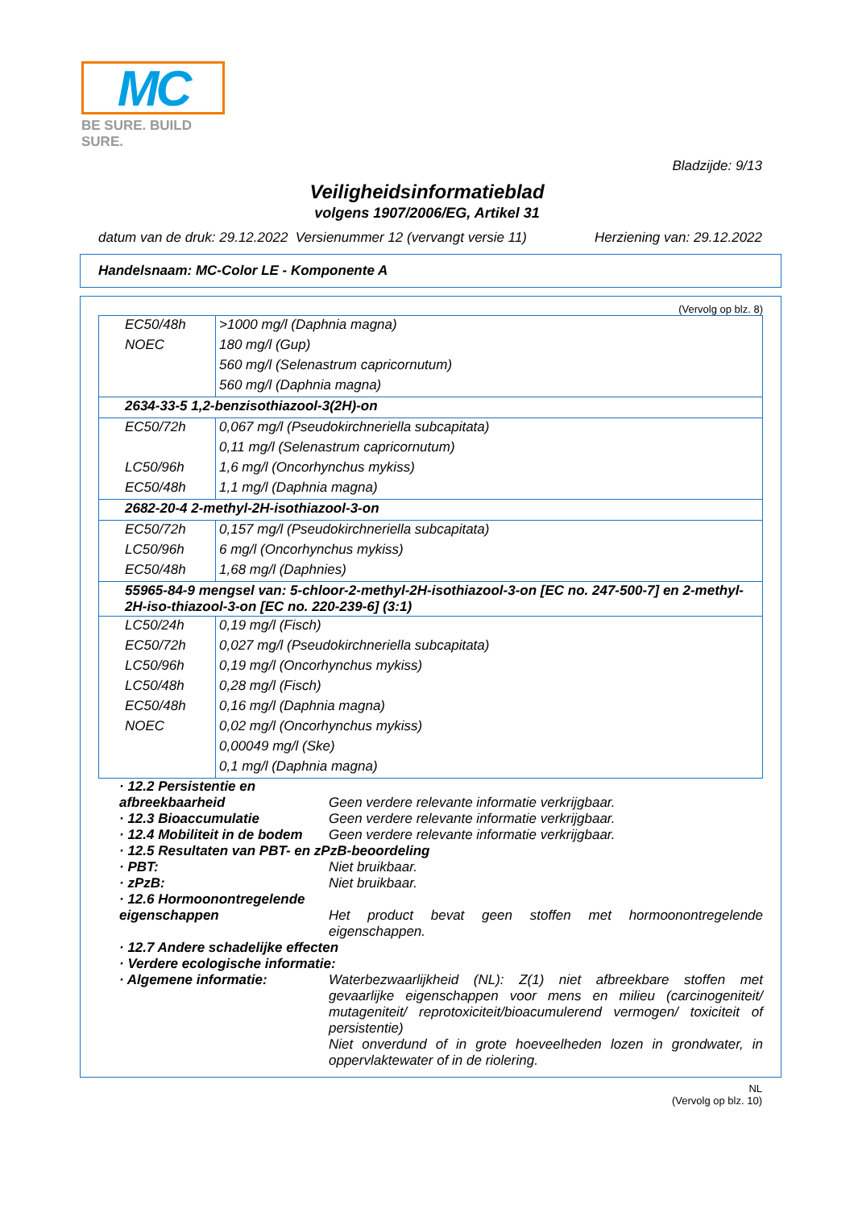MC
BE SURE. BUILD SURE.
Bladzijde: 9/13
Veiligheidsinformatieblad
volgens 1907/2006/EG, Artikel 31
datum van de druk: 29.12.2022 Versienummer 12 (vervangt versie 11) Herziening van: 29.12.2022
Handelsnaam: MC-Color LE - Komponente A
(Vervolg op blz. 8)
| EC50/48h | >1000 mg/l (Daphnia magna) |
| NOEC | 180 mg/l (Gup) |
| | 560 mg/l (Selenastrum capricornutum) |
| | 560 mg/l (Daphnia magna) |
| 2634-33-5 1,2-benzisothiazool-3(2H)-on | |
| EC50/72h | 0,067 mg/l (Pseudokirchneriella subcapitata) |
| | 0,11 mg/l (Selenastrum capricornutum) |
| LC50/96h | 1,6 mg/l (Oncorhynchus mykiss) |
| EC50/48h | 1,1 mg/l (Daphnia magna) |
| 2682-20-4 2-methyl-2H-isothiazool-3-on | |
| EC50/72h | 0,157 mg/l (Pseudokirchneriella subcapitata) |
| LC50/96h | 6 mg/l (Oncorhynchus mykiss) |
| EC50/48h | 1,68 mg/l (Daphnies) |
| 55965-84-9 mengsel van: 5-chloor-2-methyl-2H-isothiazool-3-on [EC no. 247-500-7] en 2-methyl-2H-iso-thiazool-3-on [EC no. 220-239-6] (3:1) | |
| LC50/24h | 0,19 mg/l (Fisch) |
| EC50/72h | 0,027 mg/l (Pseudokirchneriella subcapitata) |
| LC50/96h | 0,19 mg/l (Oncorhynchus mykiss) |
| LC50/48h | 0,28 mg/l (Fisch) |
| EC50/48h | 0,16 mg/l (Daphnia magna) |
| NOEC | 0,02 mg/l (Oncorhynchus mykiss) |
| | 0,00049 mg/l (Ske) |
| | 0,1 mg/l (Daphnia magna) |
· 12.2 Persistentie en afbreekbaarheid
Geen verdere relevante informatie verkrijgbaar.
· 12.3 Bioaccumulatie Geen verdere relevante informatie verkrijgbaar.
· 12.4 Mobiliteit in de bodem
Geen verdere relevante informatie verkrijgbaar.
· 12.5 Resultaten van PBT- en zPzB-beoordeling
· PBT: Niet bruikbaar.
· zPzB: Niet bruikbaar.
· 12.6 Hormoonontregelende eigenschappen
Het product bevat geen stoffen met hormoonontregelende eigenschappen.
· 12.7 Andere schadelijke effecten
· Verdere ecologische informatie:
· Algemene informatie: Waterbezwaarlijkheid (NL): Z(1) niet afbreekbare stoffen met gevaarlijke eigenschappen voor mens en milieu (carcinogeniteit/ mutageniteit/ reprotoxiciteit/bioacumulerend vermogen/ toxiciteit of persistentie)
Niet onverdund of in grote hoeveelheden lozen in grondwater, in oppervlaktewater of in de riolering.
NL
(Vervolg op blz. 10)